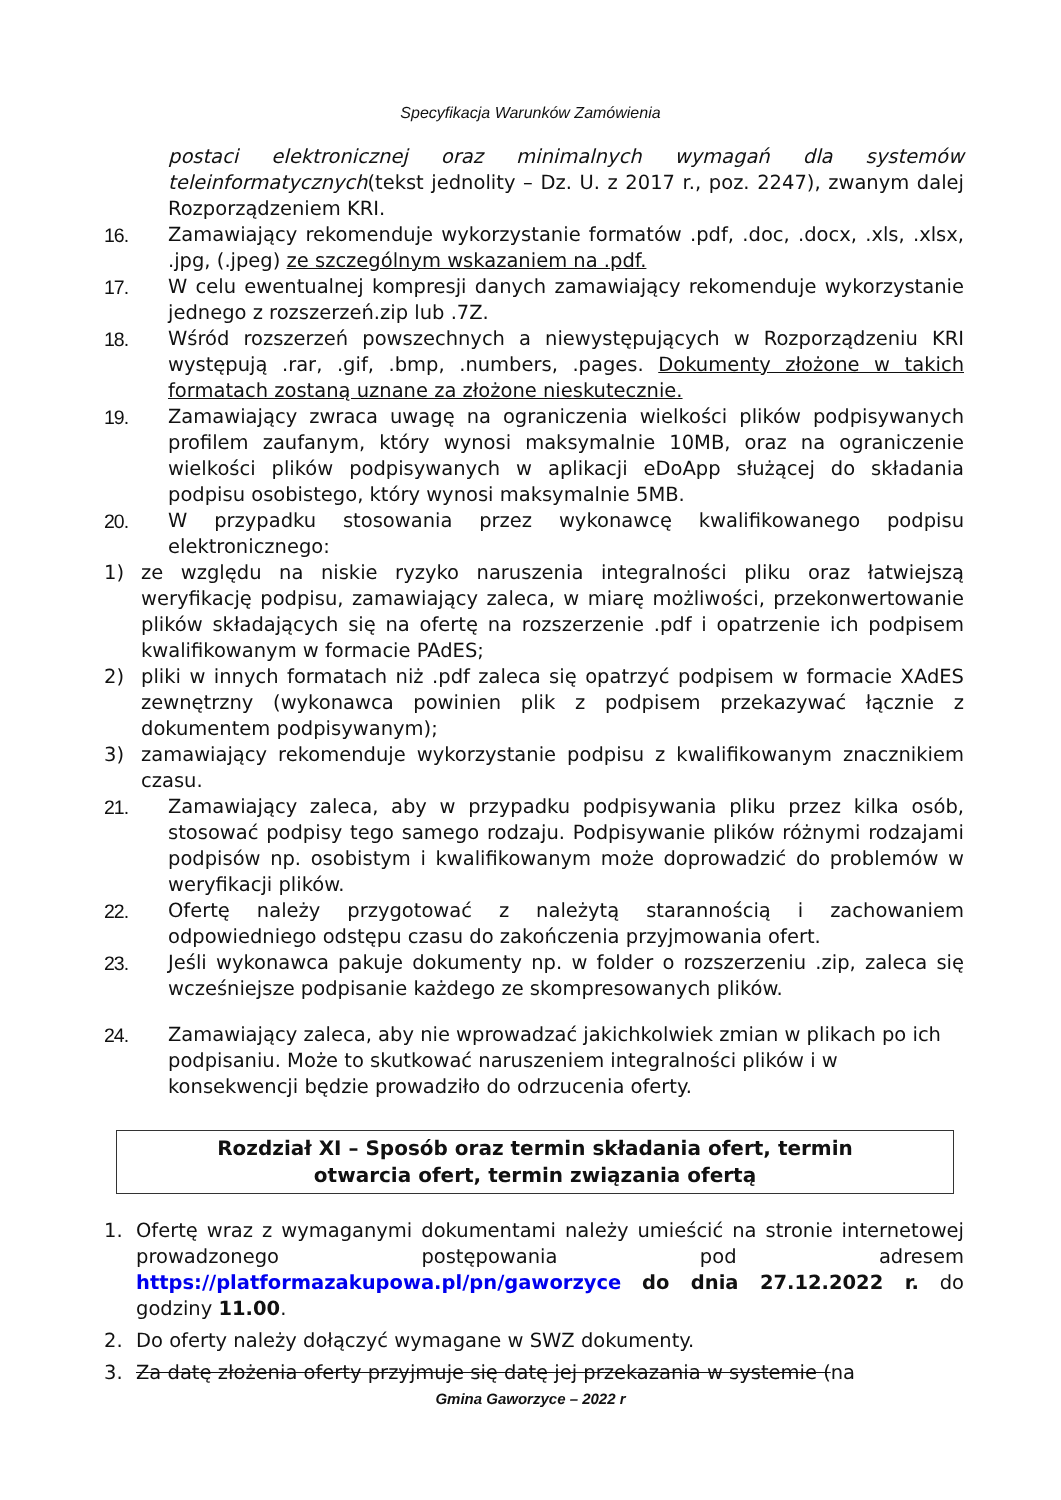Specyfikacja Warunków Zamówienia
postaci elektronicznej oraz minimalnych wymagań dla systemów teleinformatycznych(tekst jednolity – Dz. U. z 2017 r., poz. 2247), zwanym dalej Rozporządzeniem KRI.
16. Zamawiający rekomenduje wykorzystanie formatów .pdf, .doc, .docx, .xls, .xlsx, .jpg, (.jpeg) ze szczególnym wskazaniem na .pdf.
17. W celu ewentualnej kompresji danych zamawiający rekomenduje wykorzystanie jednego z rozszerzeń.zip lub .7Z.
18. Wśród rozszerzeń powszechnych a niewystępujących w Rozporządzeniu KRI występują .rar, .gif, .bmp, .numbers, .pages. Dokumenty złożone w takich formatach zostaną uznane za złożone nieskutecznie.
19. Zamawiający zwraca uwagę na ograniczenia wielkości plików podpisywanych profilem zaufanym, który wynosi maksymalnie 10MB, oraz na ograniczenie wielkości plików podpisywanych w aplikacji eDoApp służącej do składania podpisu osobistego, który wynosi maksymalnie 5MB.
20. W przypadku stosowania przez wykonawcę kwalifikowanego podpisu elektronicznego:
1) ze względu na niskie ryzyko naruszenia integralności pliku oraz łatwiejszą weryfikację podpisu, zamawiający zaleca, w miarę możliwości, przekonwertowanie plików składających się na ofertę na rozszerzenie .pdf i opatrzenie ich podpisem kwalifikowanym w formacie PAdES;
2) pliki w innych formatach niż .pdf zaleca się opatrzyć podpisem w formacie XAdES zewnętrzny (wykonawca powinien plik z podpisem przekazywać łącznie z dokumentem podpisywanym);
3) zamawiający rekomenduje wykorzystanie podpisu z kwalifikowanym znacznikiem czasu.
21. Zamawiający zaleca, aby w przypadku podpisywania pliku przez kilka osób, stosować podpisy tego samego rodzaju. Podpisywanie plików różnymi rodzajami podpisów np. osobistym i kwalifikowanym może doprowadzić do problemów w weryfikacji plików.
22. Ofertę należy przygotować z należytą starannością i zachowaniem odpowiedniego odstępu czasu do zakończenia przyjmowania ofert.
23. Jeśli wykonawca pakuje dokumenty np. w folder o rozszerzeniu .zip, zaleca się wcześniejsze podpisanie każdego ze skompresowanych plików.
24. Zamawiający zaleca, aby nie wprowadzać jakichkolwiek zmian w plikach po ich podpisaniu. Może to skutkować naruszeniem integralności plików i w konsekwencji będzie prowadziło do odrzucenia oferty.
Rozdział XI – Sposób oraz termin składania ofert, termin
otwarcia ofert, termin związania ofertą
1. Ofertę wraz z wymaganymi dokumentami należy umieścić na stronie internetowej prowadzonego postępowania pod adresem https://platformazakupowa.pl/pn/gaworzyce do dnia 27.12.2022 r. do godziny 11.00.
2. Do oferty należy dołączyć wymagane w SWZ dokumenty.
3. Za datę złożenia oferty przyjmuje się datę jej przekazania w systemie (na
Gmina Gaworzyce – 2022 r